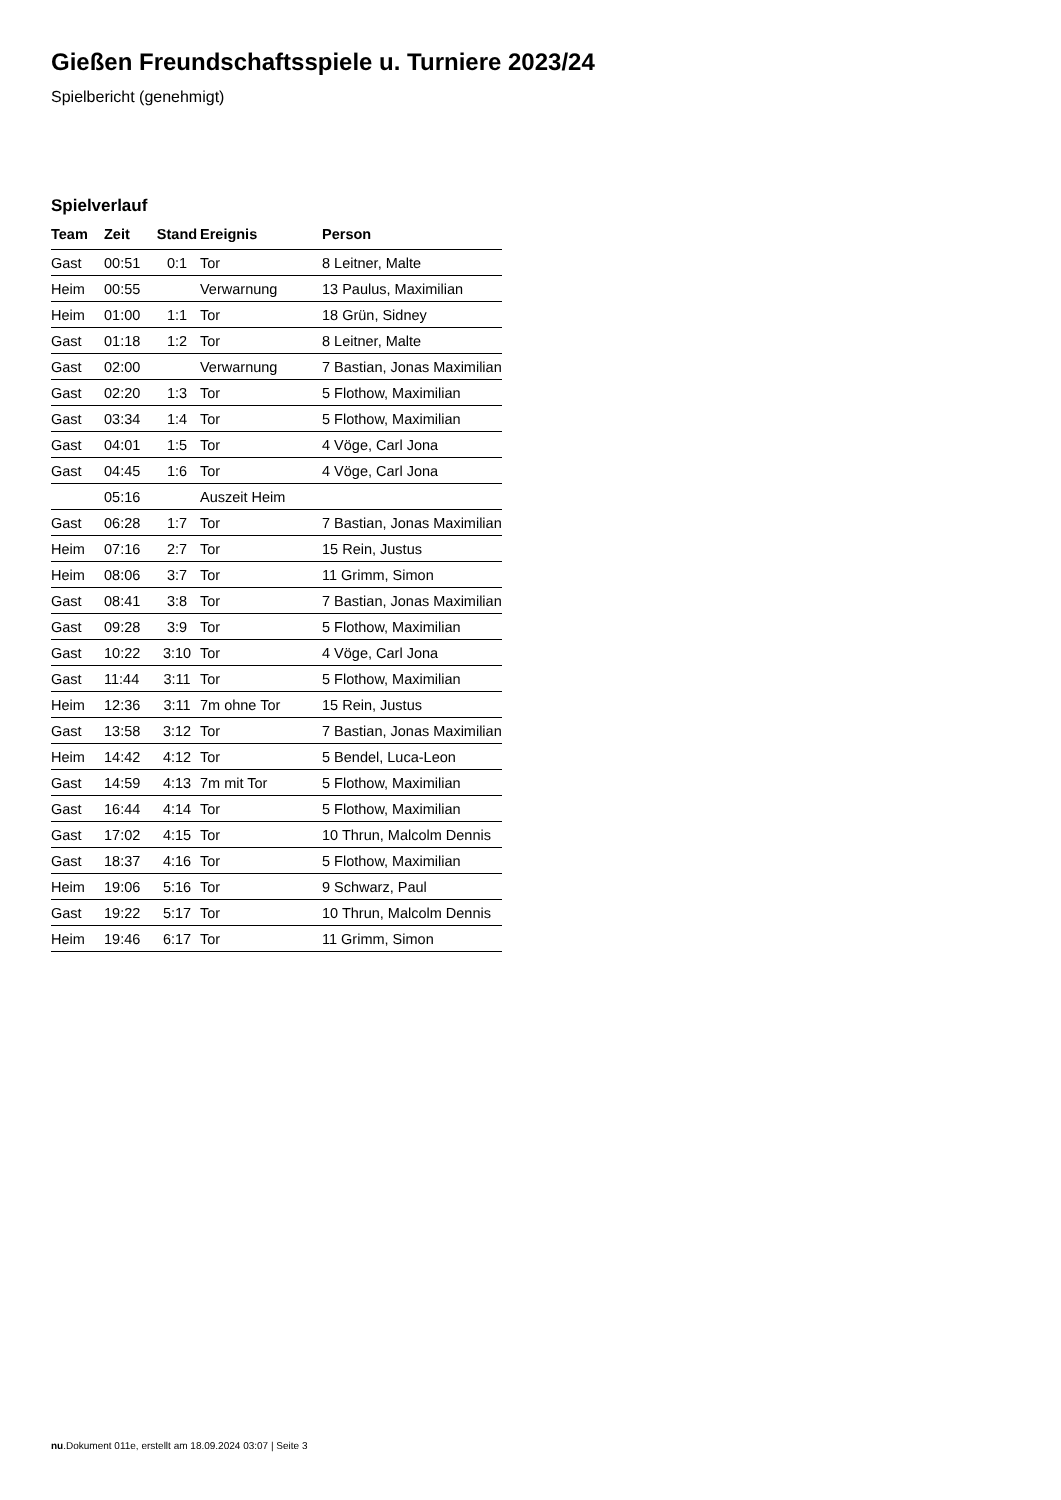Gießen Freundschaftsspiele u. Turniere 2023/24
Spielbericht (genehmigt)
Spielverlauf
| Team | Zeit | Stand | Ereignis | Person |
| --- | --- | --- | --- | --- |
| Gast | 00:51 | 0:1 | Tor | 8 Leitner, Malte |
| Heim | 00:55 | | Verwarnung | 13 Paulus, Maximilian |
| Heim | 01:00 | 1:1 | Tor | 18 Grün, Sidney |
| Gast | 01:18 | 1:2 | Tor | 8 Leitner, Malte |
| Gast | 02:00 | | Verwarnung | 7 Bastian, Jonas Maximilian |
| Gast | 02:20 | 1:3 | Tor | 5 Flothow, Maximilian |
| Gast | 03:34 | 1:4 | Tor | 5 Flothow, Maximilian |
| Gast | 04:01 | 1:5 | Tor | 4 Vöge, Carl Jona |
| Gast | 04:45 | 1:6 | Tor | 4 Vöge, Carl Jona |
| | 05:16 | | Auszeit Heim | |
| Gast | 06:28 | 1:7 | Tor | 7 Bastian, Jonas Maximilian |
| Heim | 07:16 | 2:7 | Tor | 15 Rein, Justus |
| Heim | 08:06 | 3:7 | Tor | 11 Grimm, Simon |
| Gast | 08:41 | 3:8 | Tor | 7 Bastian, Jonas Maximilian |
| Gast | 09:28 | 3:9 | Tor | 5 Flothow, Maximilian |
| Gast | 10:22 | 3:10 | Tor | 4 Vöge, Carl Jona |
| Gast | 11:44 | 3:11 | Tor | 5 Flothow, Maximilian |
| Heim | 12:36 | 3:11 | 7m ohne Tor | 15 Rein, Justus |
| Gast | 13:58 | 3:12 | Tor | 7 Bastian, Jonas Maximilian |
| Heim | 14:42 | 4:12 | Tor | 5 Bendel, Luca-Leon |
| Gast | 14:59 | 4:13 | 7m mit Tor | 5 Flothow, Maximilian |
| Gast | 16:44 | 4:14 | Tor | 5 Flothow, Maximilian |
| Gast | 17:02 | 4:15 | Tor | 10 Thrun, Malcolm Dennis |
| Gast | 18:37 | 4:16 | Tor | 5 Flothow, Maximilian |
| Heim | 19:06 | 5:16 | Tor | 9 Schwarz, Paul |
| Gast | 19:22 | 5:17 | Tor | 10 Thrun, Malcolm Dennis |
| Heim | 19:46 | 6:17 | Tor | 11 Grimm, Simon |
nu.Dokument 011e, erstellt am 18.09.2024 03:07 | Seite 3